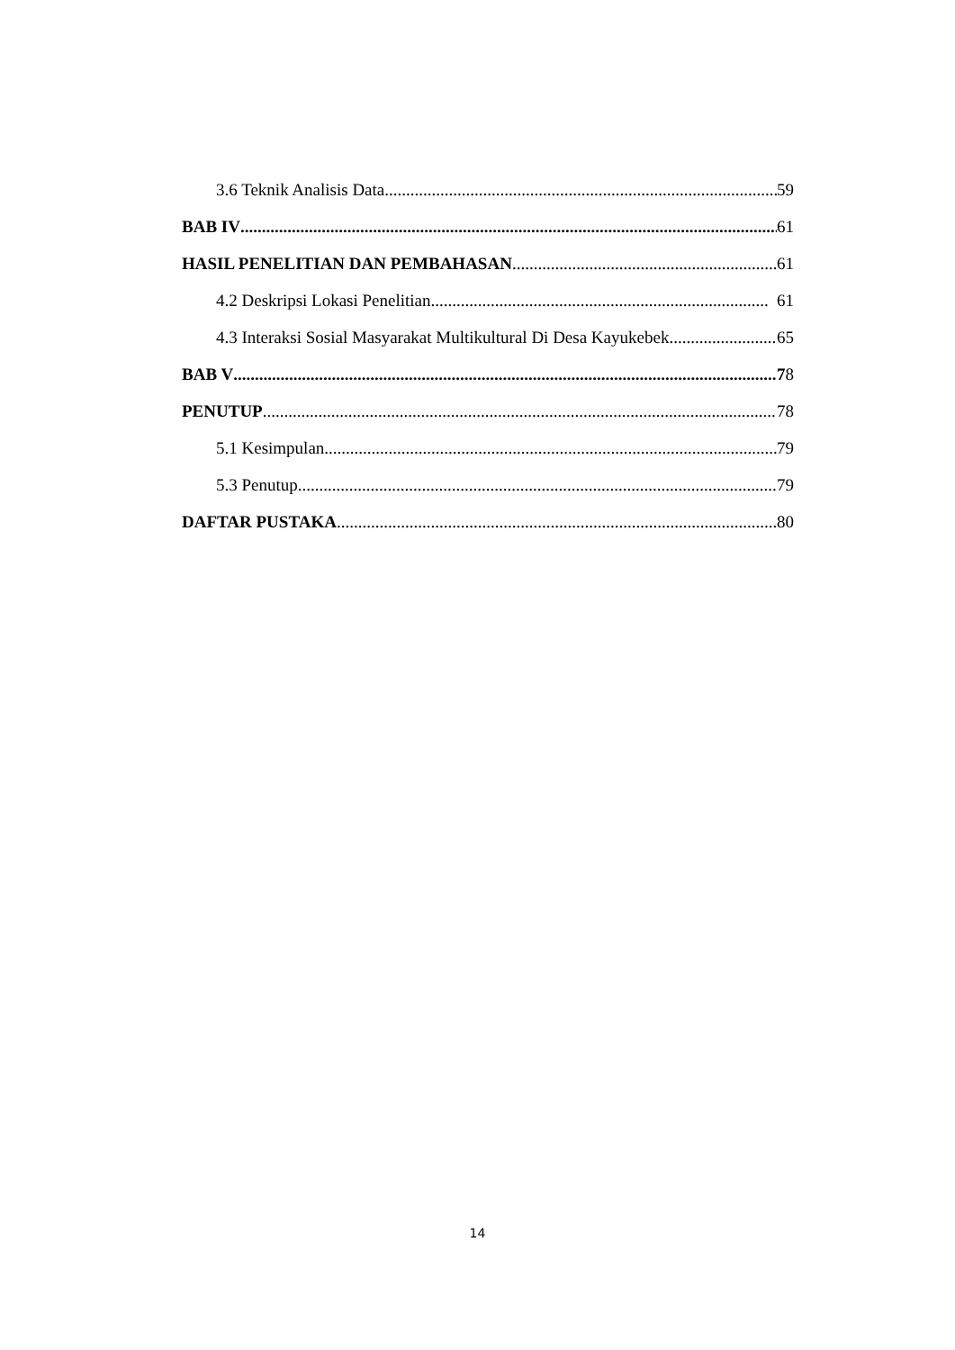3.6 Teknik Analisis Data 59
BAB IV 61
HASIL PENELITIAN DAN PEMBAHASAN 61
4.2 Deskripsi Lokasi Penelitian 61
4.3 Interaksi Sosial Masyarakat Multikultural Di Desa Kayukebek 65
BAB V 78
PENUTUP 78
5.1 Kesimpulan 79
5.3 Penutup 79
DAFTAR PUSTAKA 80
14